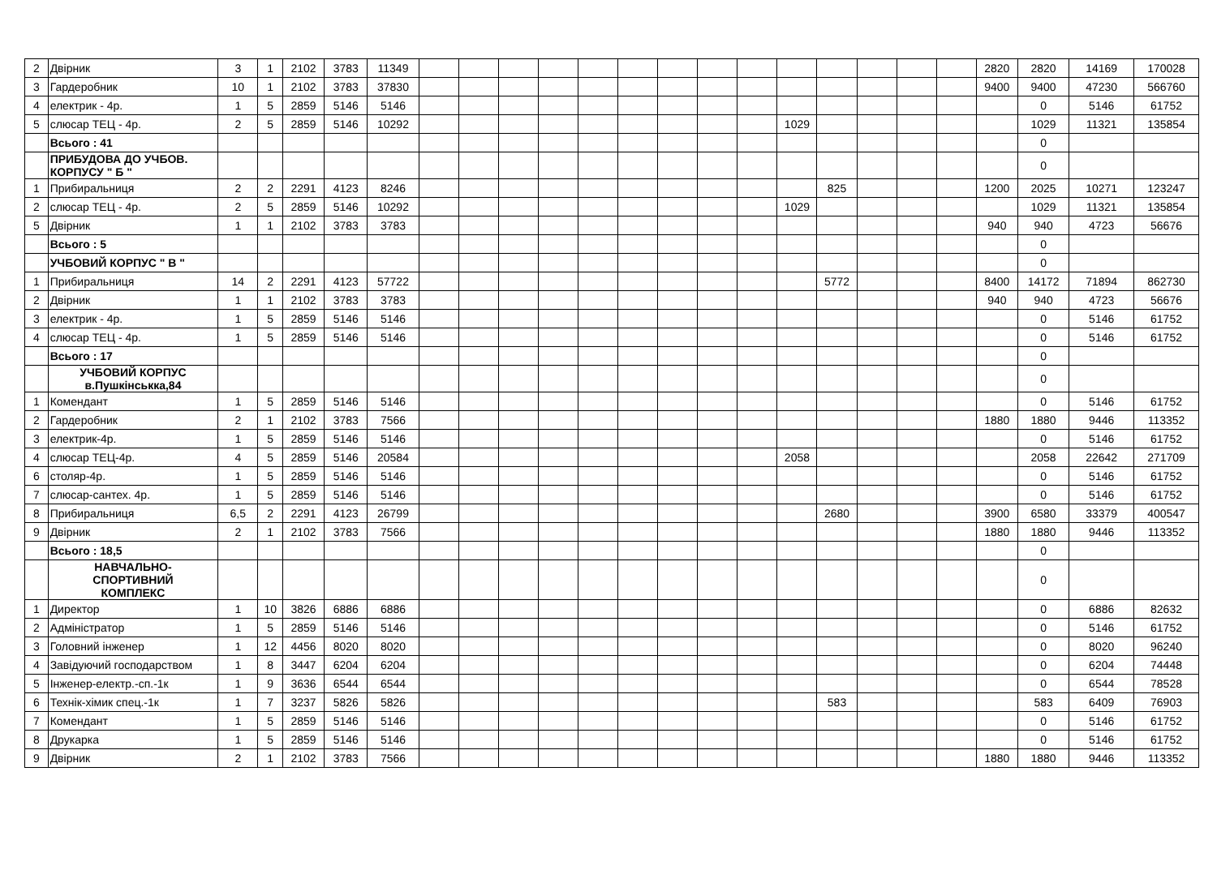| 2 | Двірник | 3 | 1 | 2102 | 3783 | 11349 | | | | | | | | | | | | | | | 2820 | 2820 | 14169 | 170028 |
| 3 | Гардеробник | 10 | 1 | 2102 | 3783 | 37830 | | | | | | | | | | | | | | | 9400 | 9400 | 47230 | 566760 |
| 4 | електрик - 4р. | 1 | 5 | 2859 | 5146 | 5146 | | | | | | | | | | | | | | | | 0 | 5146 | 61752 |
| 5 | слюсар ТЕЦ - 4р. | 2 | 5 | 2859 | 5146 | 10292 | | | | | | | | | | 1029 | | | | | | 1029 | 11321 | 135854 |
| | Всього : 41 | | | | | | | | | | | | | | | | | | | | | 0 | | |
| | ПРИБУДОВА ДО УЧБОВ. КОРПУСУ " Б " | | | | | | | | | | | | | | | | | | | | | 0 | | |
| 1 | Прибиральниця | 2 | 2 | 2291 | 4123 | 8246 | | | | | | | | | | | 825 | | | | 1200 | 2025 | 10271 | 123247 |
| 2 | слюсар ТЕЦ - 4р. | 2 | 5 | 2859 | 5146 | 10292 | | | | | | | | | | 1029 | | | | | | 1029 | 11321 | 135854 |
| 5 | Двірник | 1 | 1 | 2102 | 3783 | 3783 | | | | | | | | | | | | | | | 940 | 940 | 4723 | 56676 |
| | Всього : 5 | | | | | | | | | | | | | | | | | | | | | 0 | | |
| | УЧБОВИЙ КОРПУС " В " | | | | | | | | | | | | | | | | | | | | | 0 | | |
| 1 | Прибиральниця | 14 | 2 | 2291 | 4123 | 57722 | | | | | | | | | | | 5772 | | | | 8400 | 14172 | 71894 | 862730 |
| 2 | Двірник | 1 | 1 | 2102 | 3783 | 3783 | | | | | | | | | | | | | | | 940 | 940 | 4723 | 56676 |
| 3 | електрик - 4р. | 1 | 5 | 2859 | 5146 | 5146 | | | | | | | | | | | | | | | | 0 | 5146 | 61752 |
| 4 | слюсар ТЕЦ - 4р. | 1 | 5 | 2859 | 5146 | 5146 | | | | | | | | | | | | | | | | 0 | 5146 | 61752 |
| | Всього : 17 | | | | | | | | | | | | | | | | | | | | | 0 | | |
| | УЧБОВИЙ КОРПУС в.Пушкінськка,84 | | | | | | | | | | | | | | | | | | | | | 0 | | |
| 1 | Комендант | 1 | 5 | 2859 | 5146 | 5146 | | | | | | | | | | | | | | | | 0 | 5146 | 61752 |
| 2 | Гардеробник | 2 | 1 | 2102 | 3783 | 7566 | | | | | | | | | | | | | | | 1880 | 1880 | 9446 | 113352 |
| 3 | електрик-4р. | 1 | 5 | 2859 | 5146 | 5146 | | | | | | | | | | | | | | | | 0 | 5146 | 61752 |
| 4 | слюсар ТЕЦ-4р. | 4 | 5 | 2859 | 5146 | 20584 | | | | | | | | | | 2058 | | | | | | 2058 | 22642 | 271709 |
| 6 | столяр-4р. | 1 | 5 | 2859 | 5146 | 5146 | | | | | | | | | | | | | | | | 0 | 5146 | 61752 |
| 7 | слюсар-сантех. 4р. | 1 | 5 | 2859 | 5146 | 5146 | | | | | | | | | | | | | | | | 0 | 5146 | 61752 |
| 8 | Прибиральниця | 6,5 | 2 | 2291 | 4123 | 26799 | | | | | | | | | | | 2680 | | | | 3900 | 6580 | 33379 | 400547 |
| 9 | Двірник | 2 | 1 | 2102 | 3783 | 7566 | | | | | | | | | | | | | | | 1880 | 1880 | 9446 | 113352 |
| | Всього : 18,5 | | | | | | | | | | | | | | | | | | | | | 0 | | |
| | НАВЧАЛЬНО- СПОРТИВНИЙ КОМПЛЕКС | | | | | | | | | | | | | | | | | | | | | 0 | | |
| 1 | Директор | 1 | 10 | 3826 | 6886 | 6886 | | | | | | | | | | | | | | | | 0 | 6886 | 82632 |
| 2 | Адміністратор | 1 | 5 | 2859 | 5146 | 5146 | | | | | | | | | | | | | | | | 0 | 5146 | 61752 |
| 3 | Головний інженер | 1 | 12 | 4456 | 8020 | 8020 | | | | | | | | | | | | | | | | 0 | 8020 | 96240 |
| 4 | Завідуючий господарством | 1 | 8 | 3447 | 6204 | 6204 | | | | | | | | | | | | | | | | 0 | 6204 | 74448 |
| 5 | Інженер-електр.-сп.-1к | 1 | 9 | 3636 | 6544 | 6544 | | | | | | | | | | | | | | | | 0 | 6544 | 78528 |
| 6 | Технік-хімик спец.-1к | 1 | 7 | 3237 | 5826 | 5826 | | | | | | | | | | | 583 | | | | | 583 | 6409 | 76903 |
| 7 | Комендант | 1 | 5 | 2859 | 5146 | 5146 | | | | | | | | | | | | | | | | 0 | 5146 | 61752 |
| 8 | Друкарка | 1 | 5 | 2859 | 5146 | 5146 | | | | | | | | | | | | | | | | 0 | 5146 | 61752 |
| 9 | Двірник | 2 | 1 | 2102 | 3783 | 7566 | | | | | | | | | | | | | | | 1880 | 1880 | 9446 | 113352 |